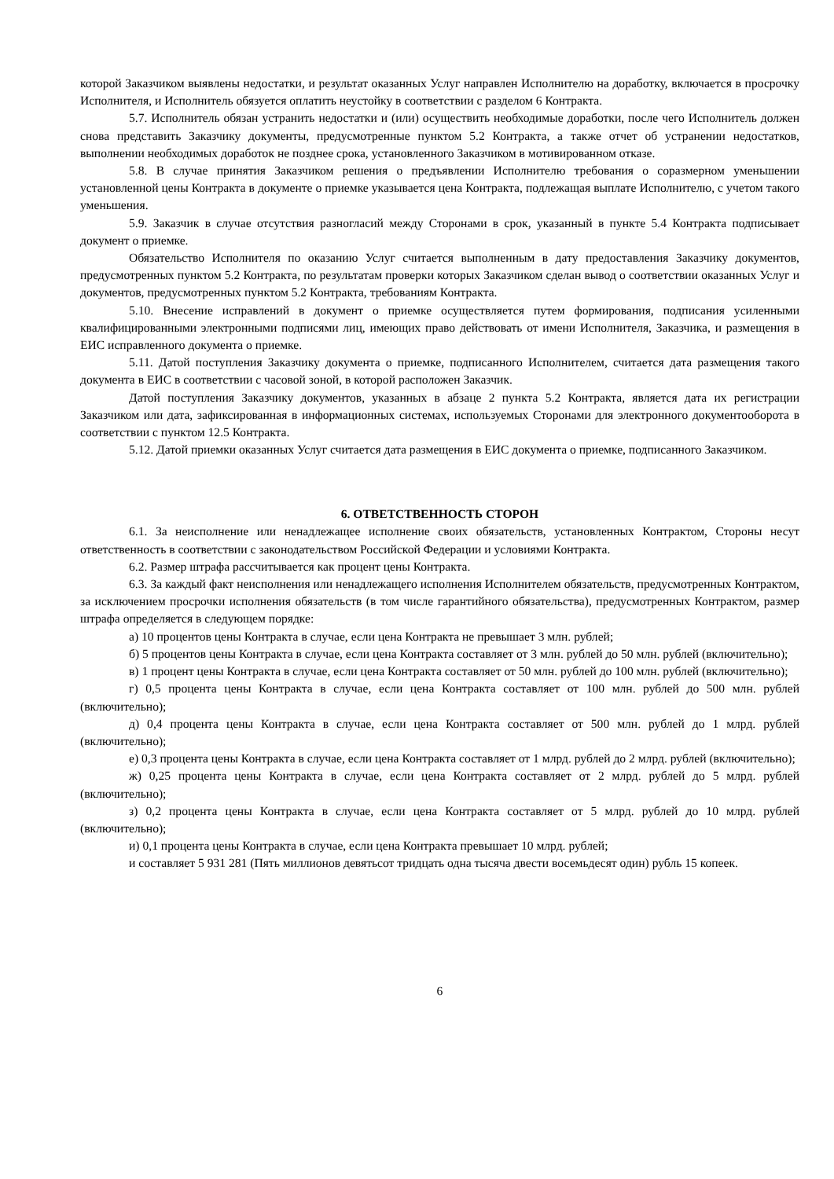которой Заказчиком выявлены недостатки, и результат оказанных Услуг направлен Исполнителю на доработку, включается в просрочку Исполнителя, и Исполнитель обязуется оплатить неустойку в соответствии с разделом 6 Контракта.
5.7. Исполнитель обязан устранить недостатки и (или) осуществить необходимые доработки, после чего Исполнитель должен снова представить Заказчику документы, предусмотренные пунктом 5.2 Контракта, а также отчет об устранении недостатков, выполнении необходимых доработок не позднее срока, установленного Заказчиком в мотивированном отказе.
5.8. В случае принятия Заказчиком решения о предъявлении Исполнителю требования о соразмерном уменьшении установленной цены Контракта в документе о приемке указывается цена Контракта, подлежащая выплате Исполнителю, с учетом такого уменьшения.
5.9. Заказчик в случае отсутствия разногласий между Сторонами в срок, указанный в пункте 5.4 Контракта подписывает документ о приемке.
Обязательство Исполнителя по оказанию Услуг считается выполненным в дату предоставления Заказчику документов, предусмотренных пунктом 5.2 Контракта, по результатам проверки которых Заказчиком сделан вывод о соответствии оказанных Услуг и документов, предусмотренных пунктом 5.2 Контракта, требованиям Контракта.
5.10. Внесение исправлений в документ о приемке осуществляется путем формирования, подписания усиленными квалифицированными электронными подписями лиц, имеющих право действовать от имени Исполнителя, Заказчика, и размещения в ЕИС исправленного документа о приемке.
5.11. Датой поступления Заказчику документа о приемке, подписанного Исполнителем, считается дата размещения такого документа в ЕИС в соответствии с часовой зоной, в которой расположен Заказчик.
Датой поступления Заказчику документов, указанных в абзаце 2 пункта 5.2 Контракта, является дата их регистрации Заказчиком или дата, зафиксированная в информационных системах, используемых Сторонами для электронного документооборота в соответствии с пунктом 12.5 Контракта.
5.12. Датой приемки оказанных Услуг считается дата размещения в ЕИС документа о приемке, подписанного Заказчиком.
6. ОТВЕТСТВЕННОСТЬ СТОРОН
6.1. За неисполнение или ненадлежащее исполнение своих обязательств, установленных Контрактом, Стороны несут ответственность в соответствии с законодательством Российской Федерации и условиями Контракта.
6.2. Размер штрафа рассчитывается как процент цены Контракта.
6.3. За каждый факт неисполнения или ненадлежащего исполнения Исполнителем обязательств, предусмотренных Контрактом, за исключением просрочки исполнения обязательств (в том числе гарантийного обязательства), предусмотренных Контрактом, размер штрафа определяется в следующем порядке:
а) 10 процентов цены Контракта в случае, если цена Контракта не превышает 3 млн. рублей;
б) 5 процентов цены Контракта в случае, если цена Контракта составляет от 3 млн. рублей до 50 млн. рублей (включительно);
в) 1 процент цены Контракта в случае, если цена Контракта составляет от 50 млн. рублей до 100 млн. рублей (включительно);
г) 0,5 процента цены Контракта в случае, если цена Контракта составляет от 100 млн. рублей до 500 млн. рублей (включительно);
д) 0,4 процента цены Контракта в случае, если цена Контракта составляет от 500 млн. рублей до 1 млрд. рублей (включительно);
е) 0,3 процента цены Контракта в случае, если цена Контракта составляет от 1 млрд. рублей до 2 млрд. рублей (включительно);
ж) 0,25 процента цены Контракта в случае, если цена Контракта составляет от 2 млрд. рублей до 5 млрд. рублей (включительно);
з) 0,2 процента цены Контракта в случае, если цена Контракта составляет от 5 млрд. рублей до 10 млрд. рублей (включительно);
и) 0,1 процента цены Контракта в случае, если цена Контракта превышает 10 млрд. рублей;
и составляет 5 931 281 (Пять миллионов девятьсот тридцать одна тысяча двести восемьдесят один) рубль 15 копеек.
6